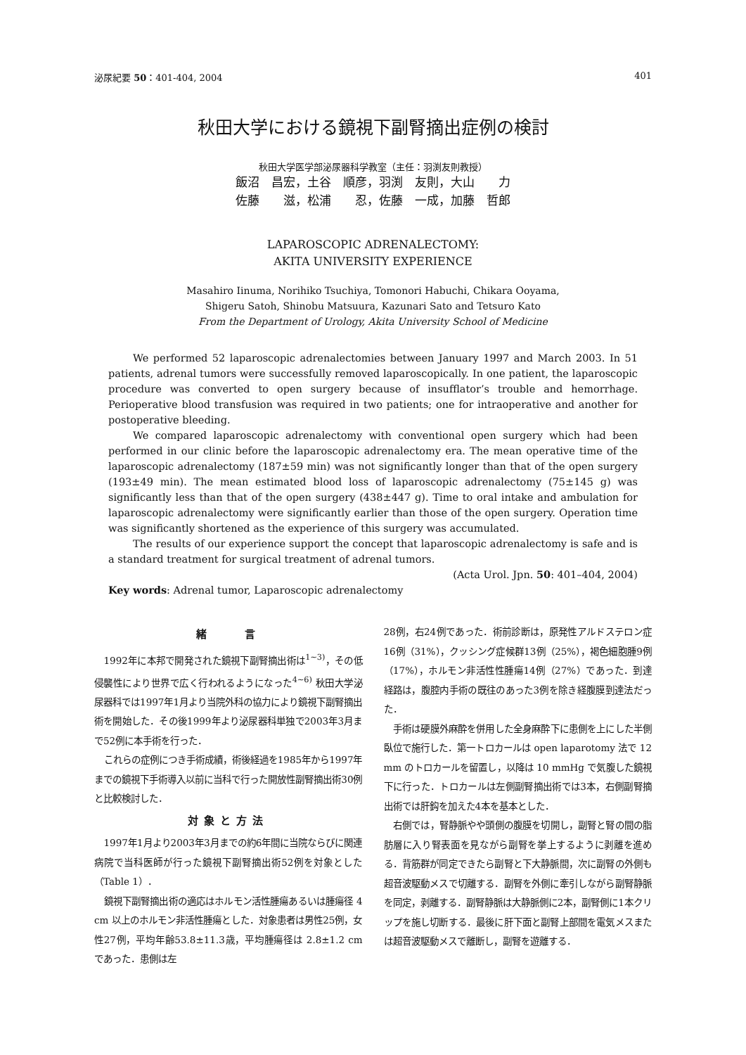泌尿紀要 50：401-404, 2004 401
秋田大学における鏡視下副腎摘出症例の検討
秋田大学医学部泌尿器科学教室（主任：羽渕友則教授）
飯沼　昌宏，土谷　順彦，羽渕　友則，大山　　力
佐藤　　滋，松浦　　忍，佐藤　一成，加藤　哲郎
LAPAROSCOPIC ADRENALECTOMY:
AKITA UNIVERSITY EXPERIENCE
Masahiro Iinuma, Norihiko Tsuchiya, Tomonori Habuchi, Chikara Ooyama,
Shigeru Satoh, Shinobu Matsuura, Kazunari Sato and Tetsuro Kato
From the Department of Urology, Akita University School of Medicine
We performed 52 laparoscopic adrenalectomies between January 1997 and March 2003. In 51 patients, adrenal tumors were successfully removed laparoscopically. In one patient, the laparoscopic procedure was converted to open surgery because of insufflator’s trouble and hemorrhage. Perioperative blood transfusion was required in two patients; one for intraoperative and another for postoperative bleeding.
We compared laparoscopic adrenalectomy with conventional open surgery which had been performed in our clinic before the laparoscopic adrenalectomy era. The mean operative time of the laparoscopic adrenalectomy (187±59 min) was not significantly longer than that of the open surgery (193±49 min). The mean estimated blood loss of laparoscopic adrenalectomy (75±145 g) was significantly less than that of the open surgery (438±447 g). Time to oral intake and ambulation for laparoscopic adrenalectomy were significantly earlier than those of the open surgery. Operation time was significantly shortened as the experience of this surgery was accumulated.
The results of our experience support the concept that laparoscopic adrenalectomy is safe and is a standard treatment for surgical treatment of adrenal tumors.
(Acta Urol. Jpn. 50: 401–404, 2004)
Key words: Adrenal tumor, Laparoscopic adrenalectomy
緒　　言
1992年に本邦で開発された鏡視下副腎摘出術は<sup>1~3)</sup>，その低侵襲性により世界で広く行われるようになった<sup>4~6)</sup> 秋田大学泌尿器科では1997年1月より当院外科の協力により鏡視下副腎摘出術を開始した．その後1999年より泌尿器科単独で2003年3月まで52例に本手術を行った．
これらの症例につき手術成績，術後経過を1985年から1997年までの鏡視下手術導入以前に当科で行った開放性副腎摘出術30例と比較検討した．
対象と方法
1997年1月より2003年3月までの約6年間に当院ならびに関連病院で当科医師が行った鏡視下副腎摘出術52例を対象とした（Table 1）．
鏡視下副腎摘出術の適応はホルモン活性腫瘍あるいは腫瘍径 4 cm 以上のホルモン非活性腫瘍とした．対象患者は男性25例，女性27例，平均年齢53.8±11.3歳，平均腫瘍径は 2.8±1.2 cm であった．患側は左
28例，右24例であった．術前診断は，原発性アルドステロン症16例（31%），クッシング症候群13例（25%），褐色細胞腫9例（17%），ホルモン非活性性腫瘍14例（27%）であった．到達経路は，腹腔内手術の既往のあった3例を除き経腹膜到達法だった．
手術は硬膜外麻酔を併用した全身麻酔下に患側を上にした半側臥位で施行した．第一トロカールは open laparotomy 法で 12 mm のトロカールを留置し，以降は 10 mmHg で気腹した鏡視下に行った．トロカールは左側副腎摘出術では3本，右側副腎摘出術では肝鈎を加えた4本を基本とした．
右側では，腎静脈やや頭側の腹膜を切開し，副腎と腎の間の脂肪層に入り腎表面を見ながら副腎を挙上するように剥離を進める．背筋群が同定できたら副腎と下大静脈間，次に副腎の外側も超音波駆動メスで切離する．副腎を外側に牽引しながら副腎静脈を同定，剥離する．副腎静脈は大静脈側に2本，副腎側に1本クリップを施し切断する．最後に肝下面と副腎上部間を電気メスまたは超音波駆動メスで離断し，副腎を遊離する．